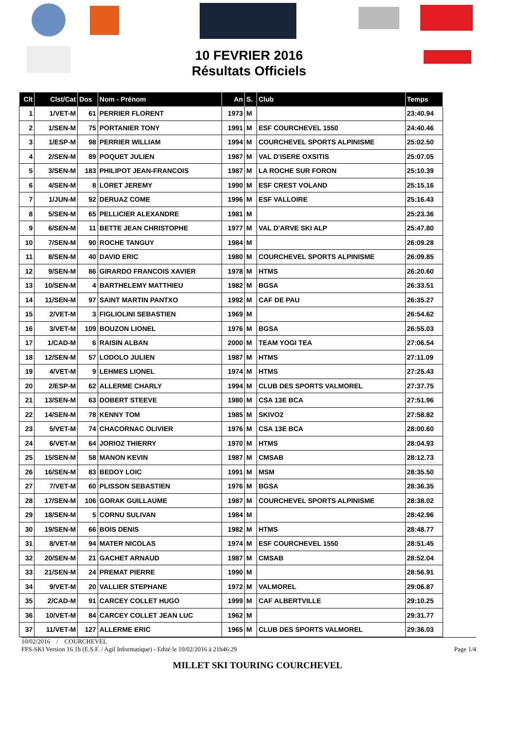10 FEVRIER 2016
Résultats Officiels
| Clt | Clst/Cat | Dos | Nom - Prénom | An | S. | Club | Temps |
| --- | --- | --- | --- | --- | --- | --- | --- |
| 1 | 1/VET-M | 61 | PERRIER FLORENT | 1973 | M | | 23:40.94 |
| 2 | 1/SEN-M | 75 | PORTANIER TONY | 1991 | M | ESF COURCHEVEL 1550 | 24:40.46 |
| 3 | 1/ESP-M | 98 | PERRIER WILLIAM | 1994 | M | COURCHEVEL SPORTS ALPINISME | 25:02.50 |
| 4 | 2/SEN-M | 89 | POQUET JULIEN | 1987 | M | VAL D'ISERE OXSITIS | 25:07.05 |
| 5 | 3/SEN-M | 183 | PHILIPOT JEAN-FRANCOIS | 1987 | M | LA ROCHE SUR FORON | 25:10.39 |
| 6 | 4/SEN-M | 8 | LORET JEREMY | 1990 | M | ESF CREST VOLAND | 25:15.16 |
| 7 | 1/JUN-M | 92 | DERUAZ COME | 1996 | M | ESF VALLOIRE | 25:16.43 |
| 8 | 5/SEN-M | 65 | PELLICIER ALEXANDRE | 1981 | M | | 25:23.36 |
| 9 | 6/SEN-M | 11 | BETTE JEAN CHRISTOPHE | 1977 | M | VAL D'ARVE SKI ALP | 25:47.80 |
| 10 | 7/SEN-M | 90 | ROCHE TANGUY | 1984 | M | | 26:09.28 |
| 11 | 8/SEN-M | 40 | DAVID ERIC | 1980 | M | COURCHEVEL SPORTS ALPINISME | 26:09.85 |
| 12 | 9/SEN-M | 86 | GIRARDO FRANCOIS XAVIER | 1978 | M | HTMS | 26:20.60 |
| 13 | 10/SEN-M | 4 | BARTHELEMY MATTHIEU | 1982 | M | BGSA | 26:33.51 |
| 14 | 11/SEN-M | 97 | SAINT MARTIN PANTXO | 1992 | M | CAF DE PAU | 26:35.27 |
| 15 | 2/VET-M | 3 | FIGLIOLINI SEBASTIEN | 1969 | M | | 26:54.62 |
| 16 | 3/VET-M | 109 | BOUZON LIONEL | 1976 | M | BGSA | 26:55.03 |
| 17 | 1/CAD-M | 6 | RAISIN ALBAN | 2000 | M | TEAM YOGI TEA | 27:06.54 |
| 18 | 12/SEN-M | 57 | LODOLO JULIEN | 1987 | M | HTMS | 27:11.09 |
| 19 | 4/VET-M | 9 | LEHMES LIONEL | 1974 | M | HTMS | 27:25.43 |
| 20 | 2/ESP-M | 62 | ALLERME CHARLY | 1994 | M | CLUB DES SPORTS VALMOREL | 27:37.75 |
| 21 | 13/SEN-M | 63 | DOBERT STEEVE | 1980 | M | CSA 13E BCA | 27:51.96 |
| 22 | 14/SEN-M | 78 | KENNY TOM | 1985 | M | SKIVO2 | 27:58.82 |
| 23 | 5/VET-M | 74 | CHACORNAC OLIVIER | 1976 | M | CSA 13E BCA | 28:00.60 |
| 24 | 6/VET-M | 64 | JORIOZ THIERRY | 1970 | M | HTMS | 28:04.93 |
| 25 | 15/SEN-M | 58 | MANON KEVIN | 1987 | M | CMSAB | 28:12.73 |
| 26 | 16/SEN-M | 83 | BEDOY LOIC | 1991 | M | MSM | 28:35.50 |
| 27 | 7/VET-M | 60 | PLISSON SEBASTIEN | 1976 | M | BGSA | 28:36.35 |
| 28 | 17/SEN-M | 106 | GORAK GUILLAUME | 1987 | M | COURCHEVEL SPORTS ALPINISME | 28:38.02 |
| 29 | 18/SEN-M | 5 | CORNU SULIVAN | 1984 | M | | 28:42.96 |
| 30 | 19/SEN-M | 66 | BOIS DENIS | 1982 | M | HTMS | 28:48.77 |
| 31 | 8/VET-M | 94 | MATER NICOLAS | 1974 | M | ESF COURCHEVEL 1550 | 28:51.45 |
| 32 | 20/SEN-M | 21 | GACHET ARNAUD | 1987 | M | CMSAB | 28:52.04 |
| 33 | 21/SEN-M | 24 | PREMAT PIERRE | 1990 | M | | 28:56.91 |
| 34 | 9/VET-M | 20 | VALLIER STEPHANE | 1972 | M | VALMOREL | 29:06.87 |
| 35 | 2/CAD-M | 91 | CARCEY COLLET HUGO | 1999 | M | CAF ALBERTVILLE | 29:10.25 |
| 36 | 10/VET-M | 84 | CARCEY COLLET JEAN LUC | 1962 | M | | 29:31.77 |
| 37 | 11/VET-M | 127 | ALLERME ERIC | 1965 | M | CLUB DES SPORTS VALMOREL | 29:36.03 |
10/02/2016 / COURCHEVEL
FFS-SKI Version 16.1h (E.S.F. / Agil Informatique) - Edité le 10/02/2016 à 21h46:29 Page 1/4
MILLET SKI TOURING COURCHEVEL